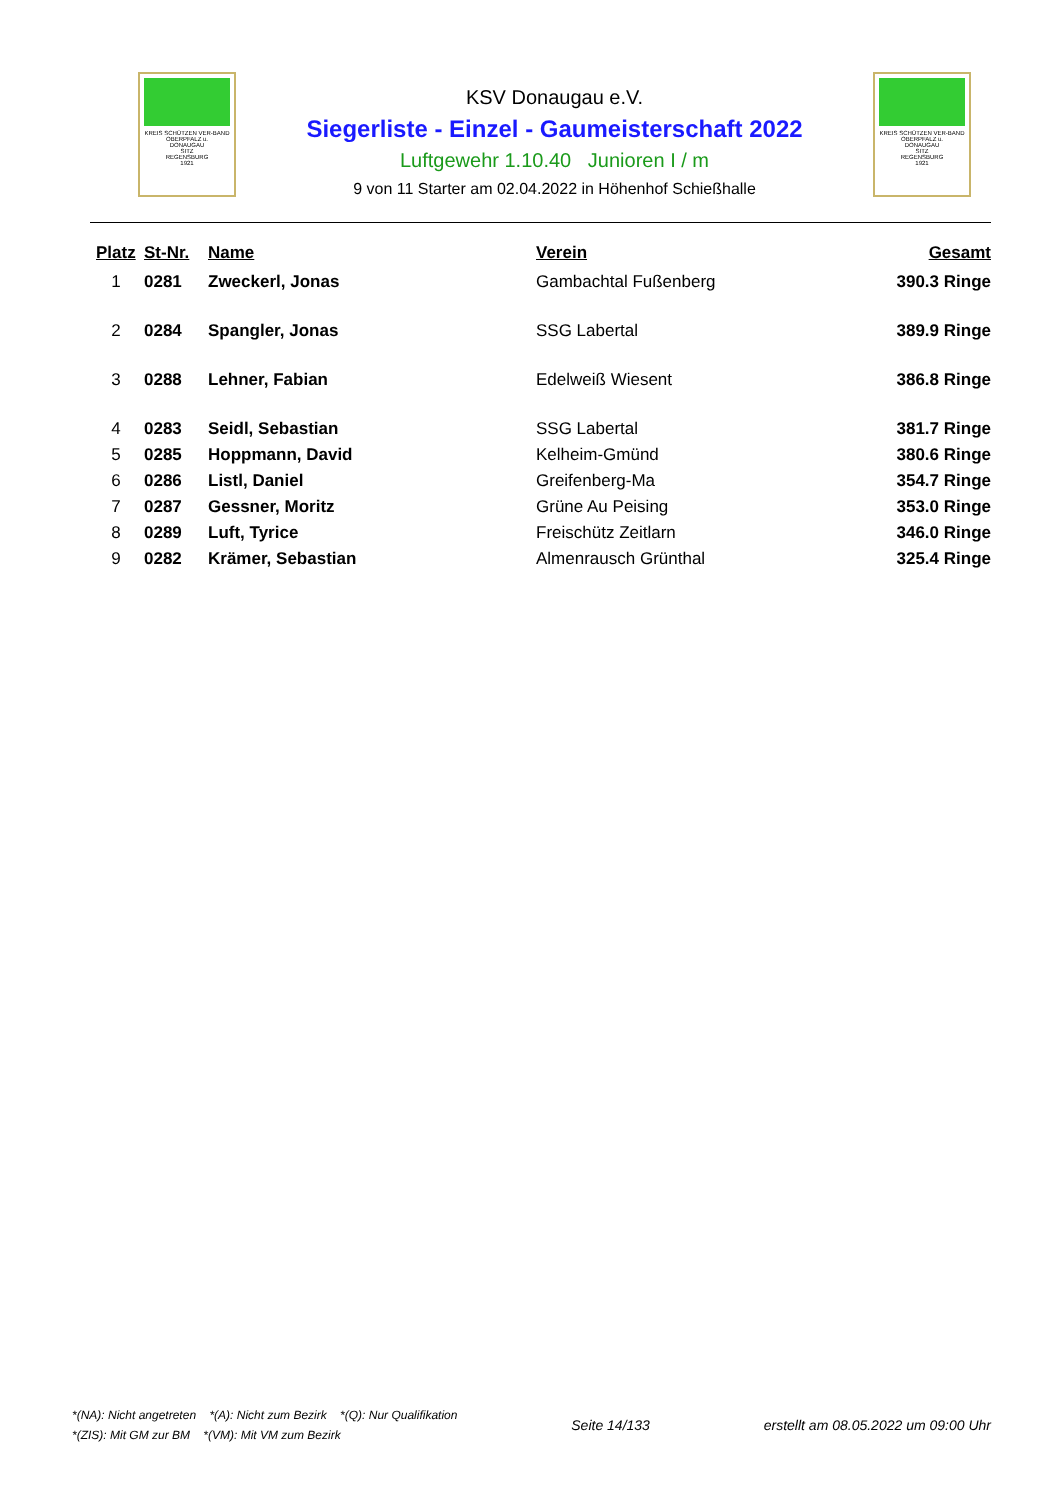KREIS SCHÜTZEN VER-BAND
OBERPFALZ u.
DONAUGAU
SITZ
REGENSBURG
1921
KSV Donaugau e.V.
Siegerliste - Einzel - Gaumeisterschaft 2022
Luftgewehr 1.10.40 Junioren I / m
9 von 11 Starter am 02.04.2022 in Höhenhof Schießhalle
KREIS SCHÜTZEN VER-BAND
OBERPFALZ u.
DONAUGAU
SITZ
REGENSBURG
1921
| Platz | St-Nr. | Name | Verein | Gesamt |
| --- | --- | --- | --- | --- |
| 1 | 0281 | Zweckerl, Jonas | Gambachtal Fußenberg | 390.3 Ringe |
| 2 | 0284 | Spangler, Jonas | SSG Labertal | 389.9 Ringe |
| 3 | 0288 | Lehner, Fabian | Edelweiß Wiesent | 386.8 Ringe |
| 4 | 0283 | Seidl, Sebastian | SSG Labertal | 381.7 Ringe |
| 5 | 0285 | Hoppmann, David | Kelheim-Gmünd | 380.6 Ringe |
| 6 | 0286 | Listl, Daniel | Greifenberg-Ma | 354.7 Ringe |
| 7 | 0287 | Gessner, Moritz | Grüne Au Peising | 353.0 Ringe |
| 8 | 0289 | Luft, Tyrice | Freischütz Zeitlarn | 346.0 Ringe |
| 9 | 0282 | Krämer, Sebastian | Almenrausch Grünthal | 325.4 Ringe |
*(NA): Nicht angetreten *(A): Nicht zum Bezirk *(Q): Nur Qualifikation
*(ZIS): Mit GM zur BM *(VM): Mit VM zum Bezirk
Seite 14/133 erstellt am 08.05.2022 um 09:00 Uhr